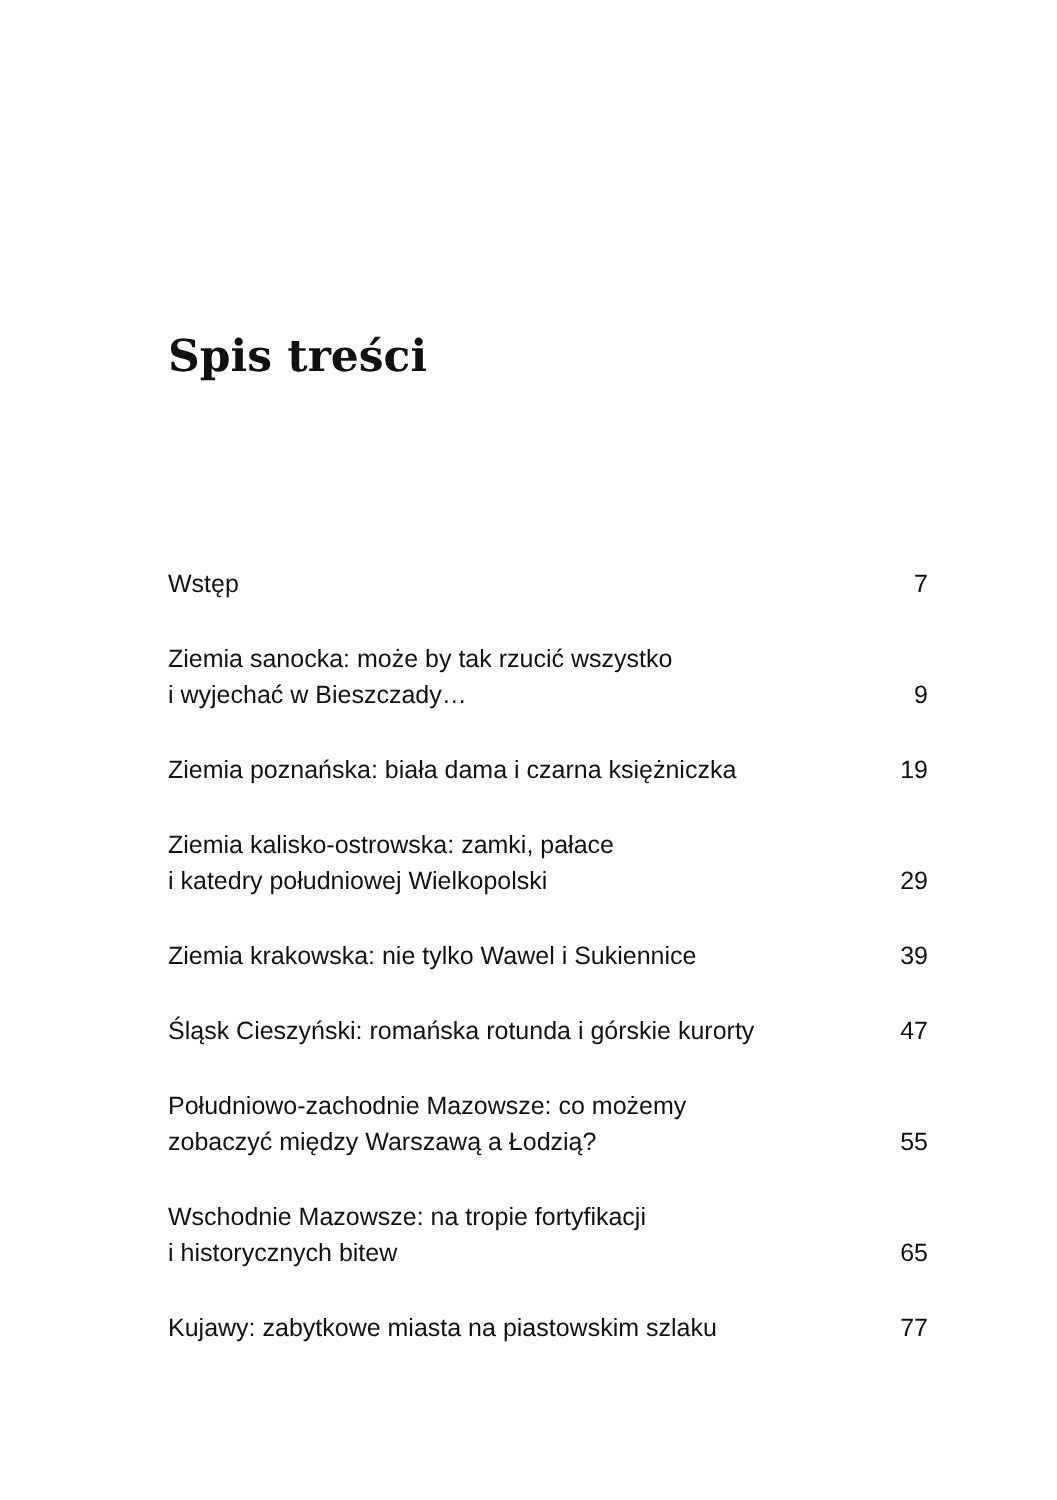Spis treści
| Wstęp | 7 |
| Ziemia sanocka: może by tak rzucić wszystko i wyjechać w Bieszczady… | 9 |
| Ziemia poznańska: biała dama i czarna księżniczka | 19 |
| Ziemia kalisko-ostrowska: zamki, pałace i katedry południowej Wielkopolski | 29 |
| Ziemia krakowska: nie tylko Wawel i Sukiennice | 39 |
| Śląsk Cieszyński: romańska rotunda i górskie kurorty | 47 |
| Południowo-zachodnie Mazowsze: co możemy zobaczyć między Warszawą a Łodzią? | 55 |
| Wschodnie Mazowsze: na tropie fortyfikacji i historycznych bitew | 65 |
| Kujawy: zabytkowe miasta na piastowskim szlaku | 77 |